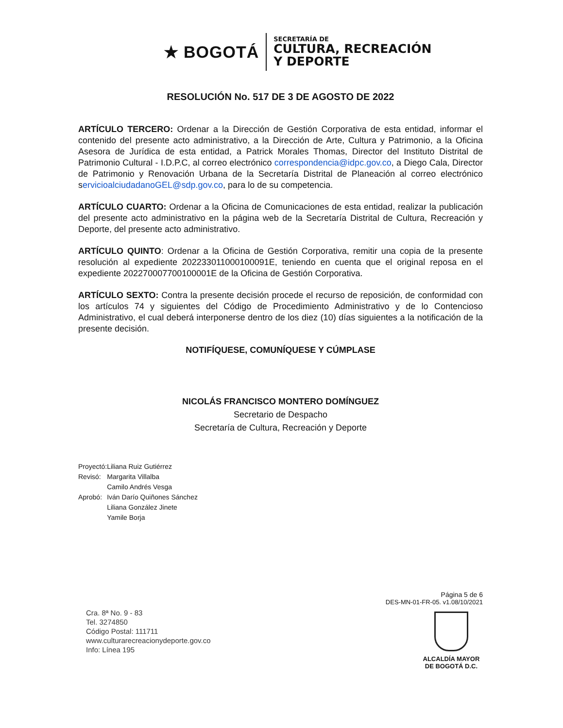★ BOGOTÁ
SECRETARÍA DE
CULTURA, RECREACIÓN
Y DEPORTE
RESOLUCIÓN No. 517 DE 3 DE AGOSTO DE 2022
ARTÍCULO TERCERO: Ordenar a la Dirección de Gestión Corporativa de esta entidad, informar el contenido del presente acto administrativo, a la Dirección de Arte, Cultura y Patrimonio, a la Oficina Asesora de Jurídica de esta entidad, a Patrick Morales Thomas, Director del Instituto Distrital de Patrimonio Cultural - I.D.P.C, al correo electrónico correspondencia@idpc.gov.co, a Diego Cala, Director de Patrimonio y Renovación Urbana de la Secretaría Distrital de Planeación al correo electrónico servicioalciudadanoGEL@sdp.gov.co, para lo de su competencia.
ARTÍCULO CUARTO: Ordenar a la Oficina de Comunicaciones de esta entidad, realizar la publicación del presente acto administrativo en la página web de la Secretaría Distrital de Cultura, Recreación y Deporte, del presente acto administrativo.
ARTÍCULO QUINTO: Ordenar a la Oficina de Gestión Corporativa, remitir una copia de la presente resolución al expediente 202233011000100091E, teniendo en cuenta que el original reposa en el expediente 202270007700100001E de la Oficina de Gestión Corporativa.
ARTÍCULO SEXTO: Contra la presente decisión procede el recurso de reposición, de conformidad con los artículos 74 y siguientes del Código de Procedimiento Administrativo y de lo Contencioso Administrativo, el cual deberá interponerse dentro de los diez (10) días siguientes a la notificación de la presente decisión.
NOTIFÍQUESE, COMUNÍQUESE Y CÚMPLASE
NICOLÁS FRANCISCO MONTERO DOMÍNGUEZ
Secretario de Despacho
Secretaría de Cultura, Recreación y Deporte
| Proyectó: | Liliana Ruiz Gutiérrez |
| Revisó: | Margarita Villalba |
| | Camilo Andrés Vesga |
| Aprobó: | Iván Darío Quiñones Sánchez |
| | Liliana González Jinete |
| | Yamile Borja |
Cra. 8ª No. 9 - 83
Tel. 3274850
Código Postal: 111711
www.culturarecreacionydeporte.gov.co
Info: Línea 195
Página 5 de 6
DES-MN-01-FR-05. v1.08/10/2021
ALCALDÍA MAYOR
DE BOGOTÁ D.C.